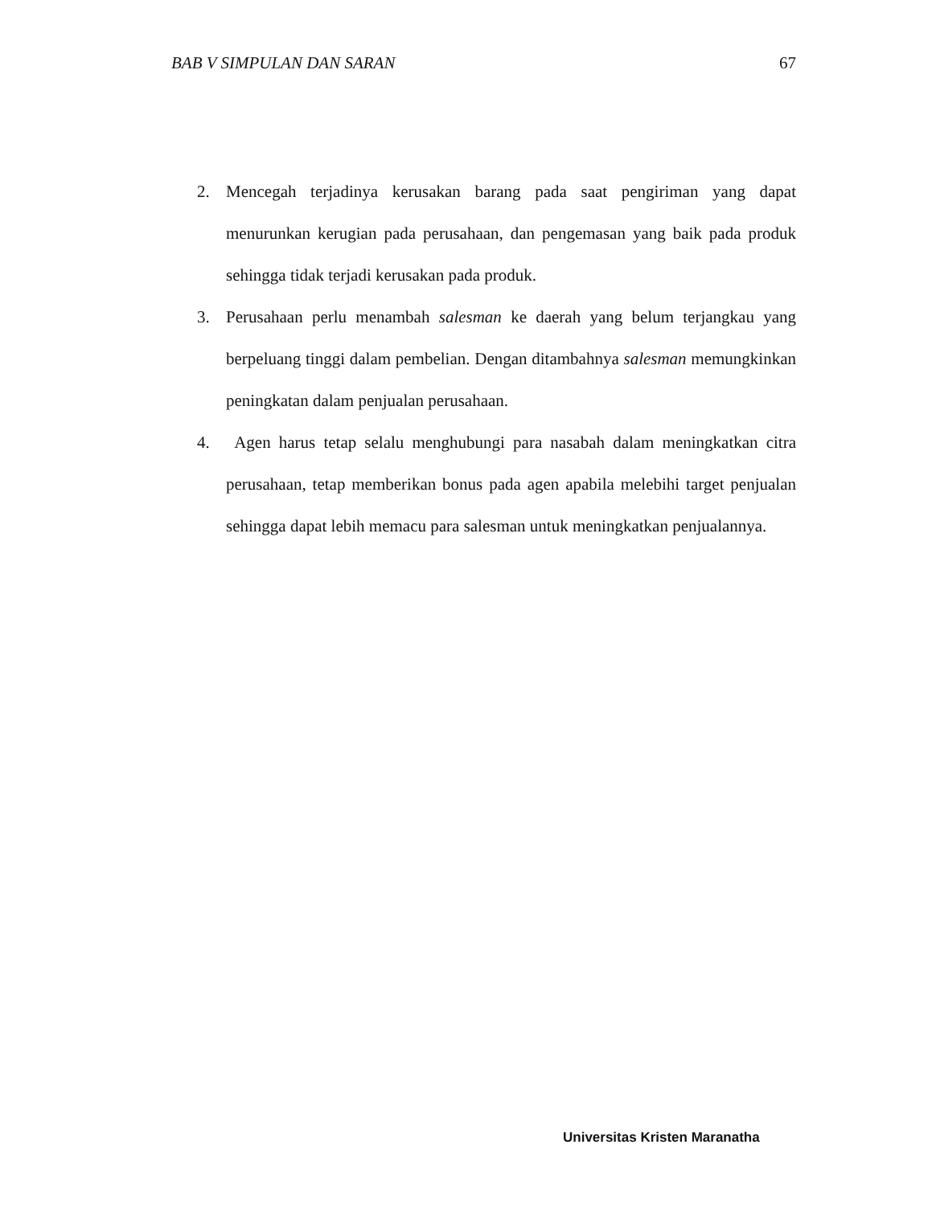BAB V SIMPULAN DAN SARAN 67
2. Mencegah terjadinya kerusakan barang pada saat pengiriman yang dapat menurunkan kerugian pada perusahaan, dan pengemasan yang baik pada produk sehingga tidak terjadi kerusakan pada produk.
3. Perusahaan perlu menambah salesman ke daerah yang belum terjangkau yang berpeluang tinggi dalam pembelian. Dengan ditambahnya salesman memungkinkan peningkatan dalam penjualan perusahaan.
4. Agen harus tetap selalu menghubungi para nasabah dalam meningkatkan citra perusahaan, tetap memberikan bonus pada agen apabila melebihi target penjualan sehingga dapat lebih memacu para salesman untuk meningkatkan penjualannya.
Universitas Kristen Maranatha